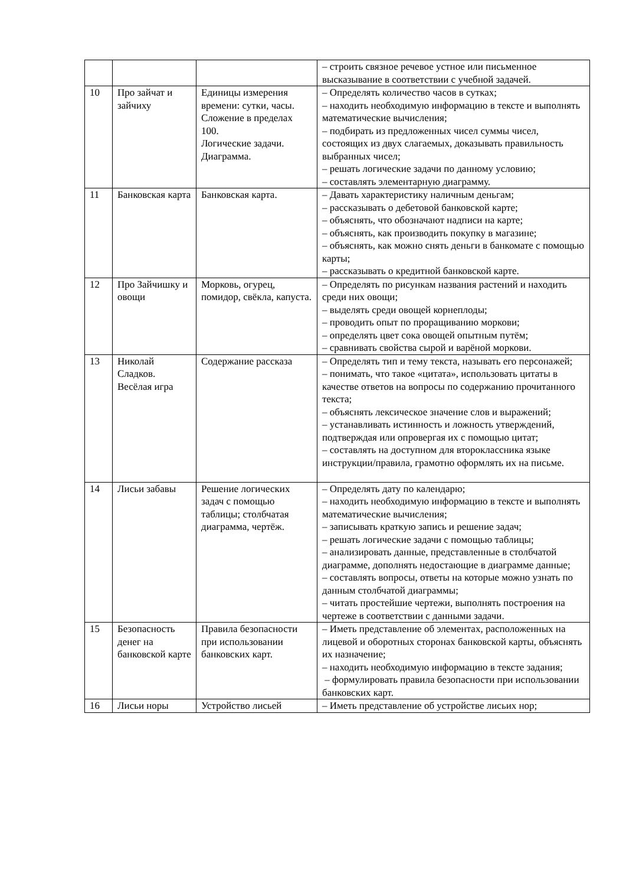| | | | – строить связное речевое устное или письменное высказывание в соответствии с учебной задачей. |
| 10 | Про зайчат и зайчиху | Единицы измерения времени: сутки, часы. Сложение в пределах 100. Логические задачи. Диаграмма. | – Определять количество часов в сутках; – находить необходимую информацию в тексте и выполнять математические вычисления; – подбирать из предложенных чисел суммы чисел, состоящих из двух слагаемых, доказывать правильность выбранных чисел; – решать логические задачи по данному условию; – составлять элементарную диаграмму. |
| 11 | Банковская карта | Банковская карта. | – Давать характеристику наличным деньгам; – рассказывать о дебетовой банковской карте; – объяснять, что обозначают надписи на карте; – объяснять, как производить покупку в магазине; – объяснять, как можно снять деньги в банкомате с помощью карты; – рассказывать о кредитной банковской карте. |
| 12 | Про Зайчишку и овощи | Морковь, огурец, помидор, свёкла, капуста. | – Определять по рисункам названия растений и находить среди них овощи; – выделять среди овощей корнеплоды; – проводить опыт по проращиванию моркови; – определять цвет сока овощей опытным путём; – сравнивать свойства сырой и варёной моркови. |
| 13 | Николай Сладков. Весёлая игра | Содержание рассказа | – Определять тип и тему текста, называть его персонажей; – понимать, что такое «цитата», использовать цитаты в качестве ответов на вопросы по содержанию прочитанного текста; – объяснять лексическое значение слов и выражений; – устанавливать истинность и ложность утверждений, подтверждая или опровергая их с помощью цитат; – составлять на доступном для второклассника языке инструкции/правила, грамотно оформлять их на письме. |
| 14 | Лисьи забавы | Решение логических задач с помощью таблицы; столбчатая диаграмма, чертёж. | – Определять дату по календарю; – находить необходимую информацию в тексте и выполнять математические вычисления; – записывать краткую запись и решение задач; – решать логические задачи с помощью таблицы; – анализировать данные, представленные в столбчатой диаграмме, дополнять недостающие в диаграмме данные; – составлять вопросы, ответы на которые можно узнать по данным столбчатой диаграммы; – читать простейшие чертежи, выполнять построения на чертеже в соответствии с данными задачи. |
| 15 | Безопасность денег на банковской карте | Правила безопасности при использовании банковских карт. | – Иметь представление об элементах, расположенных на лицевой и оборотных сторонах банковской карты, объяснять их назначение; – находить необходимую информацию в тексте задания; – формулировать правила безопасности при использовании банковских карт. |
| 16 | Лисьи норы | Устройство лисьей | – Иметь представление об устройстве лисьих нор; |